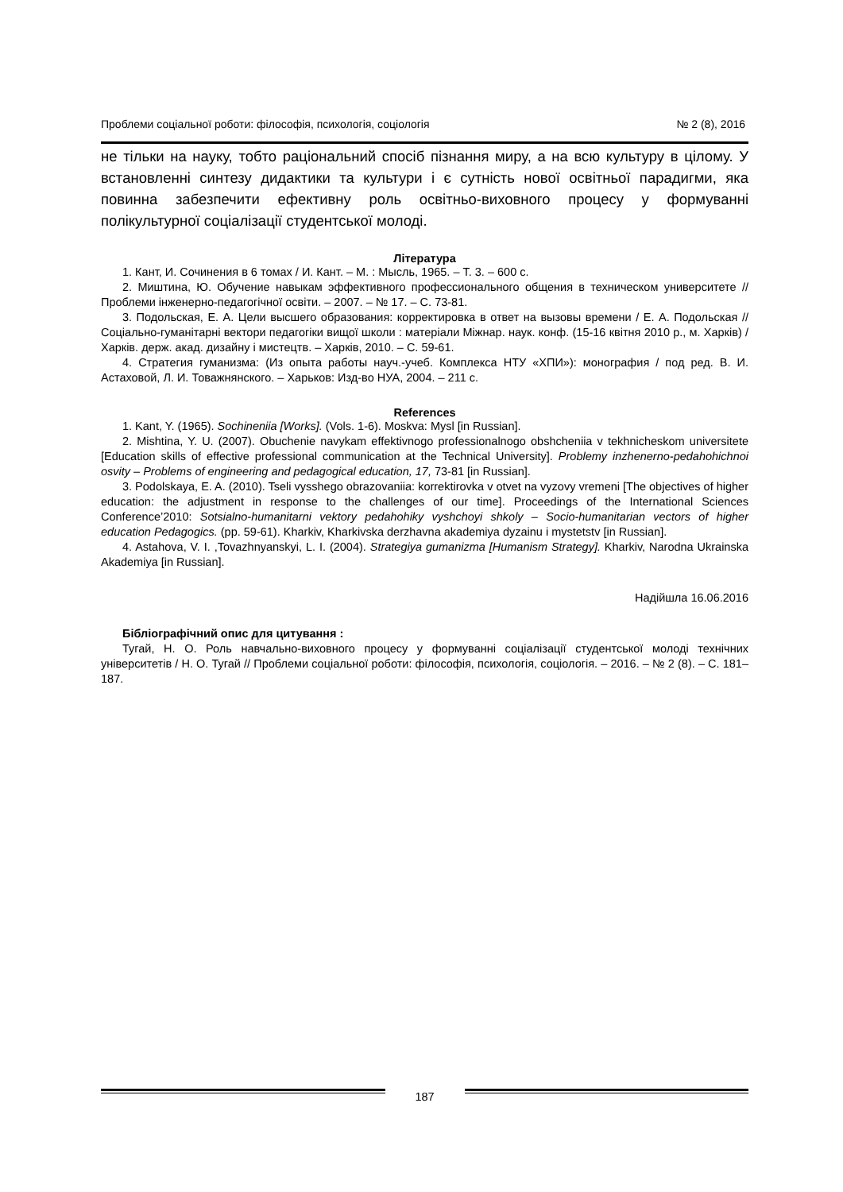Проблеми соціальної роботи: філософія, психологія, соціологія № 2 (8), 2016
не тільки на науку, тобто раціональний спосіб пізнання миру, а на всю культуру в цілому. У встановленні синтезу дидактики та культури і є сутність нової освітньої парадигми, яка повинна забезпечити ефективну роль освітньо-виховного процесу у формуванні полікультурної соціалізації студентської молоді.
Література
1. Кант, И. Сочинения в 6 томах / И. Кант. – М. : Мысль, 1965. – Т. 3. – 600 с.
2. Миштина, Ю. Обучение навыкам эффективного профессионального общения в техническом университете // Проблеми інженерно-педагогічної освіти. – 2007. – № 17. – С. 73-81.
3. Подольская, Е. А. Цели высшего образования: корректировка в ответ на вызовы времени / Е. А. Подольская // Соціально-гуманітарні вектори педагогіки вищої школи : матеріали Міжнар. наук. конф. (15-16 квітня 2010 р., м. Харків) / Харків. держ. акад. дизайну і мистецтв. – Харків, 2010. – С. 59-61.
4. Стратегия гуманизма: (Из опыта работы науч.-учеб. Комплекса НТУ «ХПИ»): монография / под ред. В. И. Астаховой, Л. И. Товажнянского. – Харьков: Изд-во НУА, 2004. – 211 с.
References
1. Kant, Y. (1965). Sochineniia [Works]. (Vols. 1-6). Moskva: Mysl [in Russian].
2. Mishtina, Y. U. (2007). Obuchenie navykam effektivnogo professionalnogo obshcheniia v tekhnicheskom universitete [Education skills of effective professional communication at the Technical University]. Problemy inzhenerno-pedahohichnoi osvity – Problems of engineering and pedagogical education, 17, 73-81 [in Russian].
3. Podolskaya, E. A. (2010). Tseli vysshego obrazovaniia: korrektirovka v otvet na vyzovy vremeni [The objectives of higher education: the adjustment in response to the challenges of our time]. Proceedings of the International Sciences Conference’2010: Sotsialno-humanitarni vektory pedahohiky vyshchoyi shkoly – Socio-humanitarian vectors of higher education Pedagogics. (pp. 59-61). Kharkiv, Kharkivska derzhavna akademiya dyzainu i mystetstv [in Russian].
4. Astahova, V. I. ,Tovazhnyanskyi, L. I. (2004). Strategiya gumanizma [Humanism Strategy]. Kharkiv, Narodna Ukrainska Akademiya [in Russian].
Надійшла 16.06.2016
Бібліографічний опис для цитування :
Тугай, Н. О. Роль навчально-виховного процесу у формуванні соціалізації студентської молоді технічних університетів / Н. О. Тугай // Проблеми соціальної роботи: філософія, психологія, соціологія. – 2016. – № 2 (8). – С. 181–187.
187